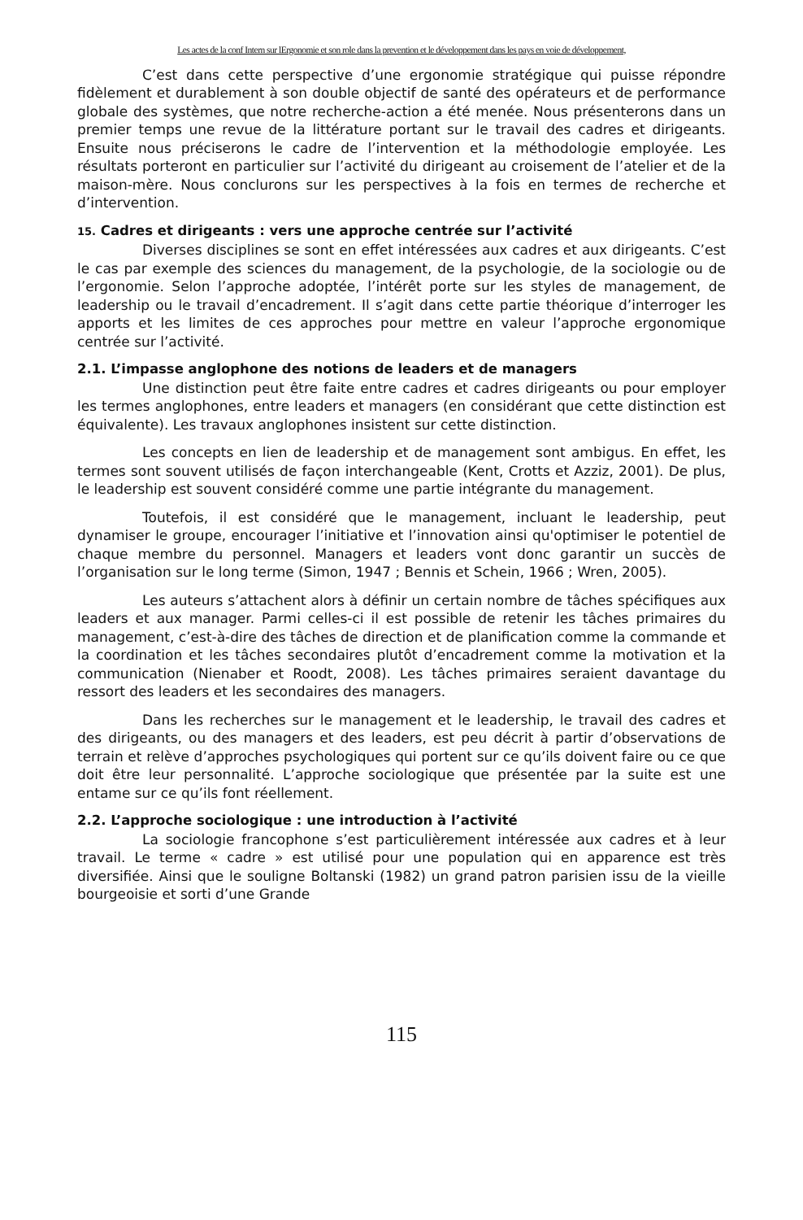Les actes de la conf Intern sur lErgonomie et son role dans la prevention et le développement dans les pays en voie de développement,
C’est dans cette perspective d’une ergonomie stratégique qui puisse répondre fidèlement et durablement à son double objectif de santé des opérateurs et de performance globale des systèmes, que notre recherche-action a été menée. Nous présenterons dans un premier temps une revue de la littérature portant sur le travail des cadres et dirigeants. Ensuite nous préciserons le cadre de l’intervention et la méthodologie employée. Les résultats porteront en particulier sur l’activité du dirigeant au croisement de l’atelier et de la maison-mère. Nous conclurons sur les perspectives à la fois en termes de recherche et d’intervention.
15. Cadres et dirigeants : vers une approche centrée sur l’activité
Diverses disciplines se sont en effet intéressées aux cadres et aux dirigeants. C’est le cas par exemple des sciences du management, de la psychologie, de la sociologie ou de l’ergonomie. Selon l’approche adoptée, l’intérêt porte sur les styles de management, de leadership ou le travail d’encadrement. Il s’agit dans cette partie théorique d’interroger les apports et les limites de ces approches pour mettre en valeur l’approche ergonomique centrée sur l’activité.
2.1. L’impasse anglophone des notions de leaders et de managers
Une distinction peut être faite entre cadres et cadres dirigeants ou pour employer les termes anglophones, entre leaders et managers (en considérant que cette distinction est équivalente). Les travaux anglophones insistent sur cette distinction.
Les concepts en lien de leadership et de management sont ambigus. En effet, les termes sont souvent utilisés de façon interchangeable (Kent, Crotts et Azziz, 2001). De plus, le leadership est souvent considéré comme une partie intégrante du management.
Toutefois, il est considéré que le management, incluant le leadership, peut dynamiser le groupe, encourager l’initiative et l’innovation ainsi qu'optimiser le potentiel de chaque membre du personnel. Managers et leaders vont donc garantir un succès de l’organisation sur le long terme (Simon, 1947 ; Bennis et Schein, 1966 ; Wren, 2005).
Les auteurs s’attachent alors à définir un certain nombre de tâches spécifiques aux leaders et aux manager. Parmi celles-ci il est possible de retenir les tâches primaires du management, c’est-à-dire des tâches de direction et de planification comme la commande et la coordination et les tâches secondaires plutôt d’encadrement comme la motivation et la communication (Nienaber et Roodt, 2008). Les tâches primaires seraient davantage du ressort des leaders et les secondaires des managers.
Dans les recherches sur le management et le leadership, le travail des cadres et des dirigeants, ou des managers et des leaders, est peu décrit à partir d’observations de terrain et relève d’approches psychologiques qui portent sur ce qu’ils doivent faire ou ce que doit être leur personnalité. L’approche sociologique que présentée par la suite est une entame sur ce qu’ils font réellement.
2.2. L’approche sociologique : une introduction à l’activité
La sociologie francophone s’est particulièrement intéressée aux cadres et à leur travail. Le terme « cadre » est utilisé pour une population qui en apparence est très diversifiée. Ainsi que le souligne Boltanski (1982) un grand patron parisien issu de la vieille bourgeoisie et sorti d’une Grande
115